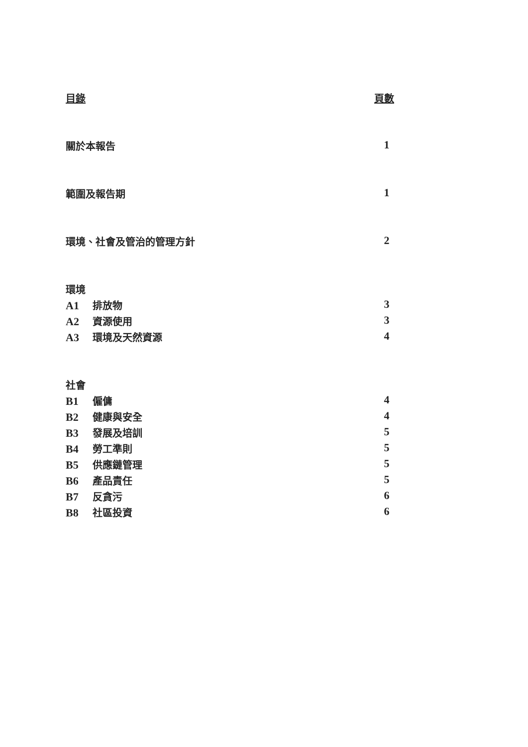目錄 頁數
關於本報告 1
範圍及報告期 1
環境、社會及管治的管理方針 2
環境
A1 排放物 3
A2 資源使用 3
A3 環境及天然資源 4
社會
B1 僱傭 4
B2 健康與安全 4
B3 發展及培訓 5
B4 勞工準則 5
B5 供應鏈管理 5
B6 產品責任 5
B7 反貪污 6
B8 社區投資 6